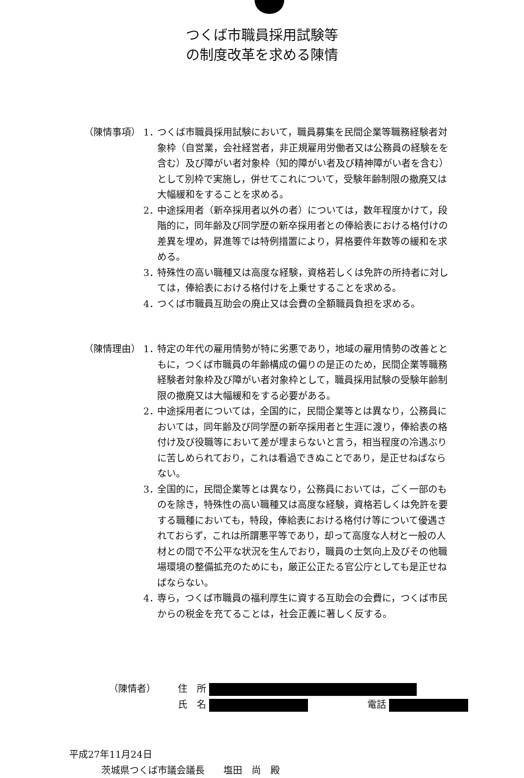つくば市職員採用試験等
の制度改革を求める陳情
（陳情事項） 1． つくば市職員採用試験において，職員募集を民間企業等職務経験者対象枠（自営業，会社経営者，非正規雇用労働者又は公務員の経験をを含む）及び障がい者対象枠（知的障がい者及び精神障がい者を含む）として別枠で実施し，併せてこれについて，受験年齢制限の撤廃又は大幅緩和をすることを求める。
2． 中途採用者（新卒採用者以外の者）については，数年程度かけて，段階的に，同年齢及び同学歴の新卒採用者との俸給表における格付けの差異を埋め，昇進等では特例措置により，昇格要件年数等の緩和を求める。
3． 特殊性の高い職種又は高度な経験，資格若しくは免許の所持者に対しては，俸給表における格付けを上乗せすることを求める。
4． つくば市職員互助会の廃止又は会費の全額職員負担を求める。
（陳情理由） 1． 特定の年代の雇用情勢が特に劣悪であり，地域の雇用情勢の改善とともに，つくば市職員の年齢構成の偏りの是正のため，民間企業等職務経験者対象枠及び障がい者対象枠として，職員採用試験の受験年齢制限の撤廃又は大幅緩和をする必要がある。
2． 中途採用者については，全国的に，民間企業等とは異なり，公務員においては，同年齢及び同学歴の新卒採用者と生涯に渡り，俸給表の格付け及び役職等において差が埋まらないと言う，相当程度の冷遇ぶりに苦しめられており，これは看過できぬことであり，是正せねばならない。
3． 全国的に，民間企業等とは異なり，公務員においては，ごく一部のものを除き，特殊性の高い職種又は高度な経験，資格若しくは免許を要する職種においても，特段，俸給表における格付け等について優遇されておらず，これは所謂悪平等であり，却って高度な人材と一般の人材との間で不公平な状況を生んでおり，職員の士気向上及びその他職場環境の整備拡充のためにも，厳正公正たる官公庁としても是正せねばならない。
4． 専ら，つくば市職員の福利厚生に資する互助会の会費に，つくば市民からの税金を充てることは，社会正義に著しく反する。
（陳情者） 住　所
氏　名 電話
平成27年11月24日
茨城県つくば市議会議長　　塩田　尚　殿